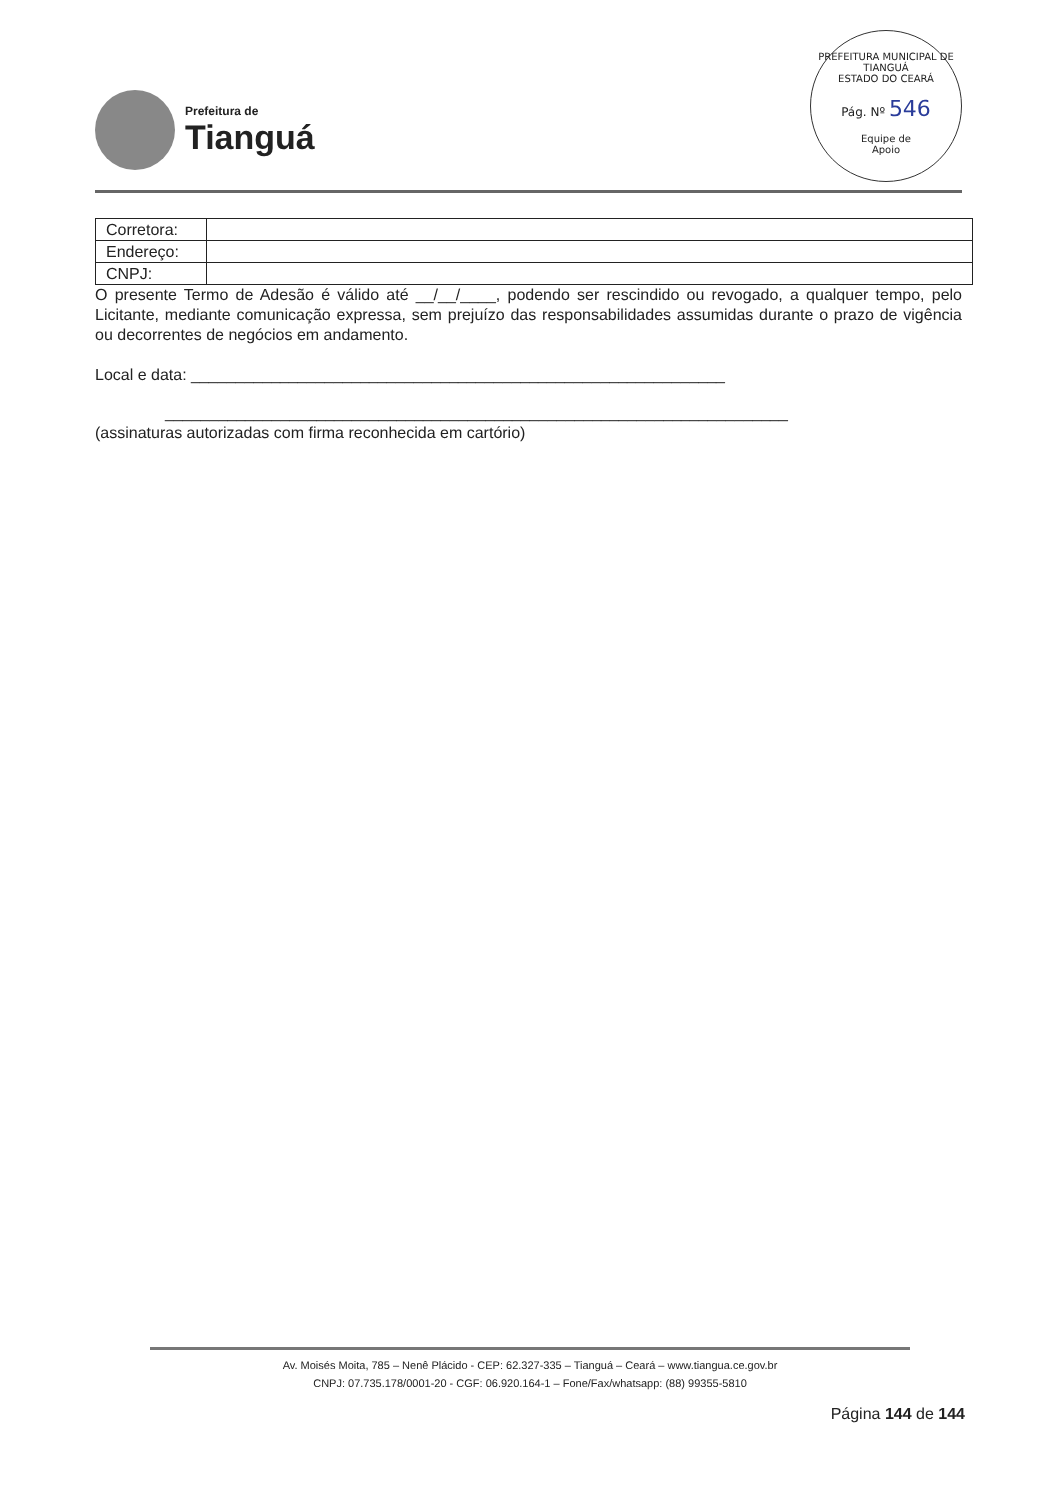Prefeitura de
Tianguá
PREFEITURA MUNICIPAL DE TIANGUÁ
ESTADO DO CEARÁ
Pág. Nº 546
Equipe de
Apoio
| Corretora: | |
| Endereço: | |
| CNPJ: | |
O presente Termo de Adesão é válido até __/__/____, podendo ser rescindido ou revogado, a qualquer tempo, pelo Licitante, mediante comunicação expressa, sem prejuízo das responsabilidades assumidas durante o prazo de vigência ou decorrentes de negócios em andamento.
Local e data: ____________________________________________________________
______________________________________________________________________
(assinaturas autorizadas com firma reconhecida em cartório)
Av. Moisés Moita, 785 – Nenê Plácido - CEP: 62.327-335 – Tianguá – Ceará – www.tiangua.ce.gov.br
CNPJ: 07.735.178/0001-20 - CGF: 06.920.164-1 – Fone/Fax/whatsapp: (88) 99355-5810
Página 144 de 144